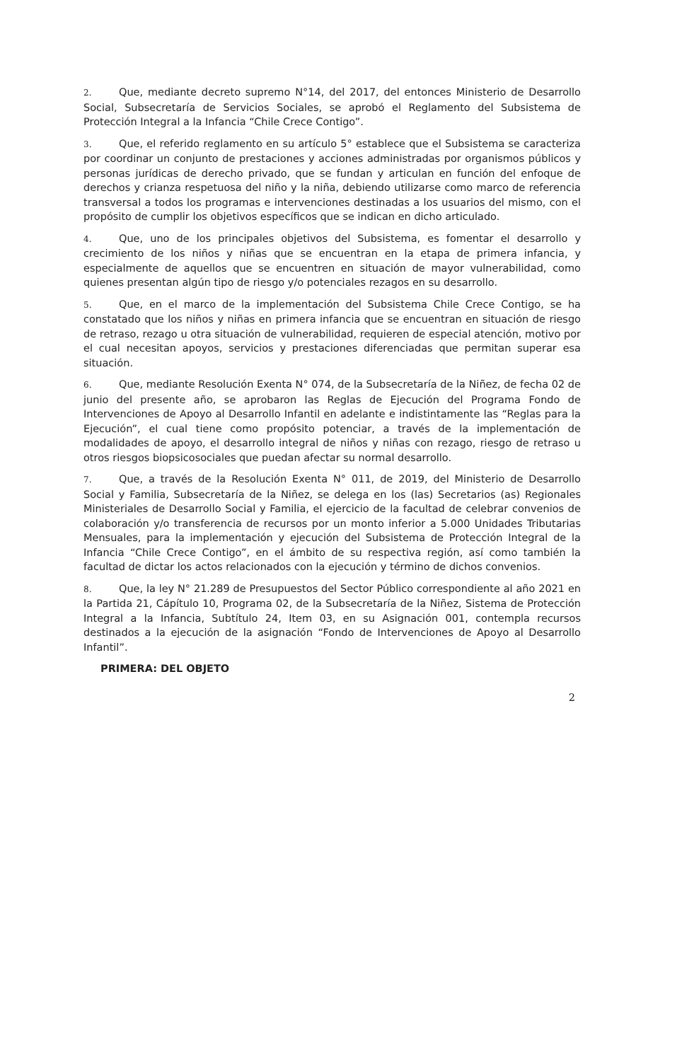2. Que, mediante decreto supremo N°14, del 2017, del entonces Ministerio de Desarrollo Social, Subsecretaría de Servicios Sociales, se aprobó el Reglamento del Subsistema de Protección Integral a la Infancia “Chile Crece Contigo”.
3. Que, el referido reglamento en su artículo 5° establece que el Subsistema se caracteriza por coordinar un conjunto de prestaciones y acciones administradas por organismos públicos y personas jurídicas de derecho privado, que se fundan y articulan en función del enfoque de derechos y crianza respetuosa del niño y la niña, debiendo utilizarse como marco de referencia transversal a todos los programas e intervenciones destinadas a los usuarios del mismo, con el propósito de cumplir los objetivos específicos que se indican en dicho articulado.
4. Que, uno de los principales objetivos del Subsistema, es fomentar el desarrollo y crecimiento de los niños y niñas que se encuentran en la etapa de primera infancia, y especialmente de aquellos que se encuentren en situación de mayor vulnerabilidad, como quienes presentan algún tipo de riesgo y/o potenciales rezagos en su desarrollo.
5. Que, en el marco de la implementación del Subsistema Chile Crece Contigo, se ha constatado que los niños y niñas en primera infancia que se encuentran en situación de riesgo de retraso, rezago u otra situación de vulnerabilidad, requieren de especial atención, motivo por el cual necesitan apoyos, servicios y prestaciones diferenciadas que permitan superar esa situación.
6. Que, mediante Resolución Exenta N° 074, de la Subsecretaría de la Niñez, de fecha 02 de junio del presente año, se aprobaron las Reglas de Ejecución del Programa Fondo de Intervenciones de Apoyo al Desarrollo Infantil en adelante e indistintamente las “Reglas para la Ejecución”, el cual tiene como propósito potenciar, a través de la implementación de modalidades de apoyo, el desarrollo integral de niños y niñas con rezago, riesgo de retraso u otros riesgos biopsicosociales que puedan afectar su normal desarrollo.
7. Que, a través de la Resolución Exenta N° 011, de 2019, del Ministerio de Desarrollo Social y Familia, Subsecretaría de la Niñez, se delega en los (las) Secretarios (as) Regionales Ministeriales de Desarrollo Social y Familia, el ejercicio de la facultad de celebrar convenios de colaboración y/o transferencia de recursos por un monto inferior a 5.000 Unidades Tributarias Mensuales, para la implementación y ejecución del Subsistema de Protección Integral de la Infancia “Chile Crece Contigo”, en el ámbito de su respectiva región, así como también la facultad de dictar los actos relacionados con la ejecución y término de dichos convenios.
8. Que, la ley N° 21.289 de Presupuestos del Sector Público correspondiente al año 2021 en la Partida 21, Cápítulo 10, Programa 02, de la Subsecretaría de la Niñez, Sistema de Protección Integral a la Infancia, Subtítulo 24, Item 03, en su Asignación 001, contempla recursos destinados a la ejecución de la asignación “Fondo de Intervenciones de Apoyo al Desarrollo Infantil”.
PRIMERA: DEL OBJETO
2